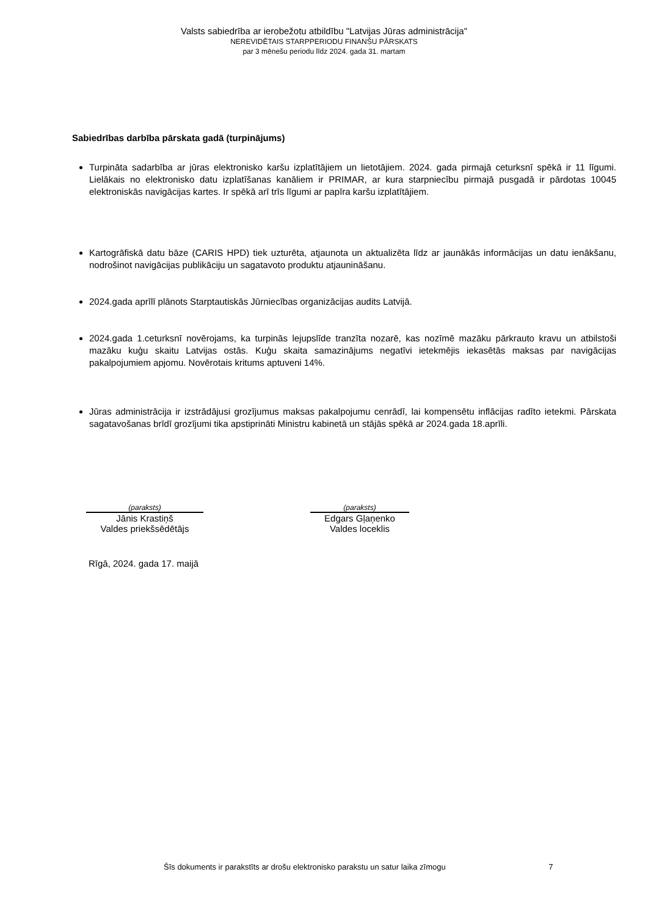Valsts sabiedrība ar ierobežotu atbildību "Latvijas Jūras administrācija"
NEREVIDĒTAIS STARPPERIODU FINANŠU PĀRSKATS
par 3 mēnešu periodu līdz 2024. gada 31. martam
Sabiedrības darbība pārskata gadā (turpinājums)
Turpināta sadarbība ar jūras elektronisko karšu izplatītājiem un lietotājiem. 2024. gada pirmajā ceturksnī spēkā ir 11 līgumi. Lielākais no elektronisko datu izplatīšanas kanāliem ir PRIMAR, ar kura starpniecību pirmajā pusgadā ir pārdotas 10045 elektroniskās navigācijas kartes. Ir spēkā arī trīs līgumi ar papīra karšu izplatītājiem.
Kartogrāfiskā datu bāze (CARIS HPD) tiek uzturēta, atjaunota un aktualizēta līdz ar jaunākās informācijas un datu ienākšanu, nodrošinot navigācijas publikāciju un sagatavoto produktu atjauninā​šanu.
2024.gada aprīlī plānots Starptautiskās Jūrniecības organizācijas audits Latvijā.
2024.gada 1.ceturksnī novērojams, ka turpinās lejupslīde tranzīta nozarē, kas nozīmē mazāku pārkrauto kravu un atbilstoši mazāku kuģu skaitu Latvijas ostās. Kuģu skaita samazinājums negatīvi ietekmējis iekasētās maksas par navigācijas pakalpojumiem apjomu. Novērotais kritums aptuveni 14%.
Jūras administrācija ir izstrādājusi grozījumus maksas pakalpojumu cenrādī, lai kompensētu inflācijas radīto ietekmi. Pārskata sagatavošanas brīdī grozījumi tika apstiprināti Ministru kabinetā un stājās spēkā ar 2024.gada 18.aprīli.
(paraksts)
Jānis Krastiņš
Valdes priekšsēdētājs
(paraksts)
Edgars Gļaņenko
Valdes loceklis
Rīgā, 2024. gada 17. maijā
Šīs dokuments ir parakstīts ar drošu elektronisko parakstu un satur laika zīmogu 7